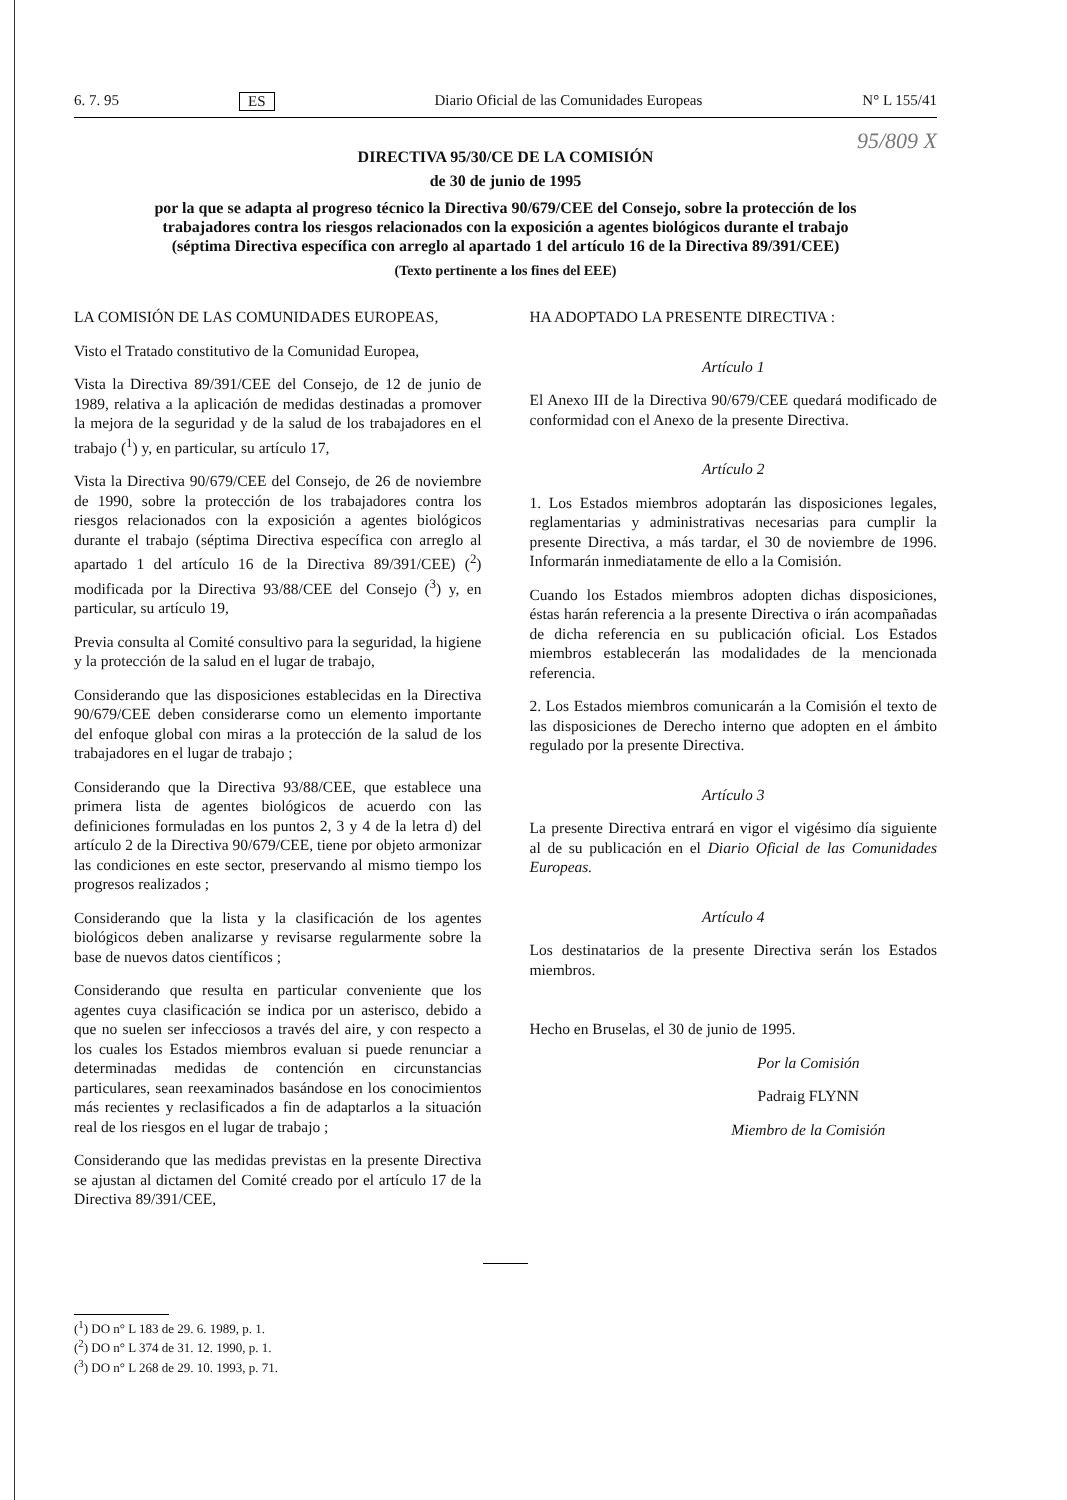6. 7. 95 ES Diario Oficial de las Comunidades Europeas N° L 155/41
95/809 X
DIRECTIVA 95/30/CE DE LA COMISIÓN
de 30 de junio de 1995
por la que se adapta al progreso técnico la Directiva 90/679/CEE del Consejo, sobre la protección de los trabajadores contra los riesgos relacionados con la exposición a agentes biológicos durante el trabajo (séptima Directiva específica con arreglo al apartado 1 del artículo 16 de la Directiva 89/391/CEE)
(Texto pertinente a los fines del EEE)
LA COMISIÓN DE LAS COMUNIDADES EUROPEAS,
Visto el Tratado constitutivo de la Comunidad Europea,
Vista la Directiva 89/391/CEE del Consejo, de 12 de junio de 1989, relativa a la aplicación de medidas destinadas a promover la mejora de la seguridad y de la salud de los trabajadores en el trabajo (<sup>1</sup>) y, en particular, su artículo 17,
Vista la Directiva 90/679/CEE del Consejo, de 26 de noviembre de 1990, sobre la protección de los trabajadores contra los riesgos relacionados con la exposición a agentes biológicos durante el trabajo (séptima Directiva específica con arreglo al apartado 1 del artículo 16 de la Directiva 89/391/CEE) (<sup>2</sup>) modificada por la Directiva 93/88/CEE del Consejo (<sup>3</sup>) y, en particular, su artículo 19,
Previa consulta al Comité consultivo para la seguridad, la higiene y la protección de la salud en el lugar de trabajo,
Considerando que las disposiciones establecidas en la Directiva 90/679/CEE deben considerarse como un elemento importante del enfoque global con miras a la protección de la salud de los trabajadores en el lugar de trabajo ;
Considerando que la Directiva 93/88/CEE, que establece una primera lista de agentes biológicos de acuerdo con las definiciones formuladas en los puntos 2, 3 y 4 de la letra d) del artículo 2 de la Directiva 90/679/CEE, tiene por objeto armonizar las condiciones en este sector, preservando al mismo tiempo los progresos realizados ;
Considerando que la lista y la clasificación de los agentes biológicos deben analizarse y revisarse regularmente sobre la base de nuevos datos científicos ;
Considerando que resulta en particular conveniente que los agentes cuya clasificación se indica por un asterisco, debido a que no suelen ser infecciosos a través del aire, y con respecto a los cuales los Estados miembros evaluan si puede renunciar a determinadas medidas de contención en circunstancias particulares, sean reexaminados basándose en los conocimientos más recientes y reclasificados a fin de adaptarlos a la situación real de los riesgos en el lugar de trabajo ;
Considerando que las medidas previstas en la presente Directiva se ajustan al dictamen del Comité creado por el artículo 17 de la Directiva 89/391/CEE,
HA ADOPTADO LA PRESENTE DIRECTIVA :
Artículo 1
El Anexo III de la Directiva 90/679/CEE quedará modificado de conformidad con el Anexo de la presente Directiva.
Artículo 2
1. Los Estados miembros adoptarán las disposiciones legales, reglamentarias y administrativas necesarias para cumplir la presente Directiva, a más tardar, el 30 de noviembre de 1996. Informarán inmediatamente de ello a la Comisión.
Cuando los Estados miembros adopten dichas disposiciones, éstas harán referencia a la presente Directiva o irán acompañadas de dicha referencia en su publicación oficial. Los Estados miembros establecerán las modalidades de la mencionada referencia.
2. Los Estados miembros comunicarán a la Comisión el texto de las disposiciones de Derecho interno que adopten en el ámbito regulado por la presente Directiva.
Artículo 3
La presente Directiva entrará en vigor el vigésimo día siguiente al de su publicación en el Diario Oficial de las Comunidades Europeas.
Artículo 4
Los destinatarios de la presente Directiva serán los Estados miembros.
Hecho en Bruselas, el 30 de junio de 1995.
Por la Comisión
Padraig FLYNN
Miembro de la Comisión
(<sup>1</sup>) DO n° L 183 de 29. 6. 1989, p. 1.
(<sup>2</sup>) DO n° L 374 de 31. 12. 1990, p. 1.
(<sup>3</sup>) DO n° L 268 de 29. 10. 1993, p. 71.